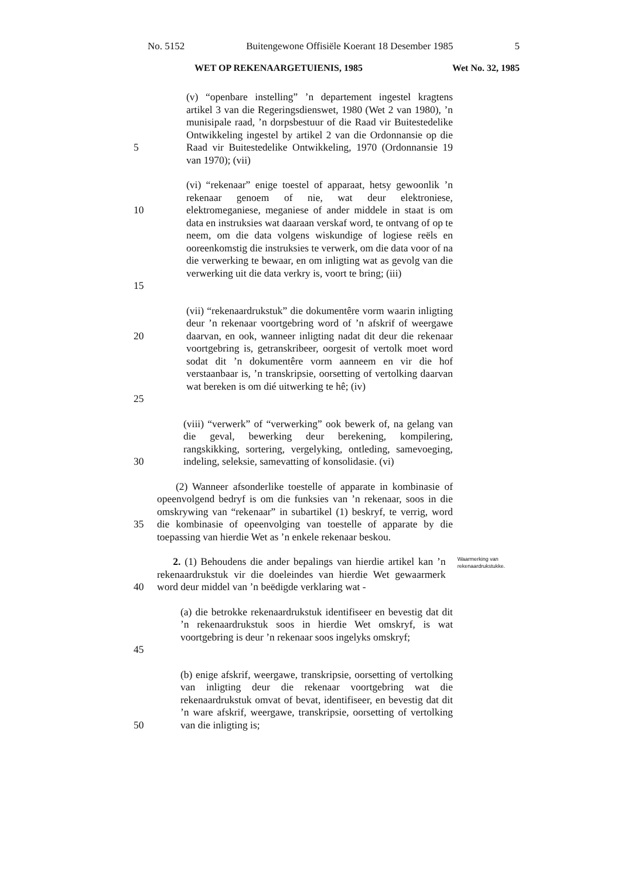No. 5152 Buitengewone Offisiële Koerant 18 Desember 1985 5
WET OP REKENAARGETUIENIS, 1985 Wet No. 32, 1985
5 (v) “openbare instelling” ’n departement ingestel kragtens artikel 3 van die Regeringsdienswet, 1980 (Wet 2 van 1980), ’n munisipale raad, ’n dorpsbestuur of die Raad vir Buitestedelike Ontwikkeling ingestel by artikel 2 van die Ordonnansie op die Raad vir Buitestedelike Ontwikkeling, 1970 (Ordonnansie 19 van 1970); (vii)
10
15
(vi) “rekenaar” enige toestel of apparaat, hetsy gewoonlik ’n rekenaar genoem of nie, wat deur elektroniese, elektromeganiese, meganiese of ander middele in staat is om data en instruksies wat daaraan verskaf word, te ontvang of op te neem, om die data volgens wiskundige of logiese reëls en ooreenkomstig die instruksies te verwerk, om die data voor of na die verwerking te bewaar, en om inligting wat as gevolg van die verwerking uit die data verkry is, voort te bring; (iii)
20
25
(vii) “rekenaardrukstuk” die dokumentêre vorm waarin inligting deur ’n rekenaar voortgebring word of ’n afskrif of weergawe daarvan, en ook, wanneer inligting nadat dit deur die rekenaar voortgebring is, getranskribeer, oorgesit of vertolk moet word sodat dit ’n dokumentêre vorm aanneem en vir die hof verstaanbaar is, ’n transkripsie, oorsetting of vertolking daarvan wat bereken is om dié uitwerking te hê; (iv)
30 (viii) “verwerk” of “verwerking” ook bewerk of, na gelang van die geval, bewerking deur berekening, kompilering, rangskikking, sortering, vergelyking, ontleding, samevoeging, indeling, seleksie, samevatting of konsolidasie. (vi)
35 (2) Wanneer afsonderlike toestelle of apparate in kombinasie of opeenvolgend bedryf is om die funksies van ’n rekenaar, soos in die omskrywing van “rekenaar” in subartikel (1) beskryf, te verrig, word die kombinasie of opeenvolging van toestelle of apparate by die toepassing van hierdie Wet as ’n enkele rekenaar beskou.
40 2. (1) Behoudens die ander bepalings van hierdie artikel kan ’n rekenaardrukstuk vir die doeleindes van hierdie Wet gewaarmerk word deur middel van ’n beëdigde verklaring wat -
Waarmerking van rekenaardrukstukke.
45 (a) die betrokke rekenaardrukstuk identifiseer en bevestig dat dit ’n rekenaardrukstuk soos in hierdie Wet omskryf, is wat voortgebring is deur ’n rekenaar soos ingelyks omskryf;
50 (b) enige afskrif, weergawe, transkripsie, oorsetting of vertolking van inligting deur die rekenaar voortgebring wat die rekenaardrukstuk omvat of bevat, identifiseer, en bevestig dat dit ’n ware afskrif, weergawe, transkripsie, oorsetting of vertolking van die inligting is;